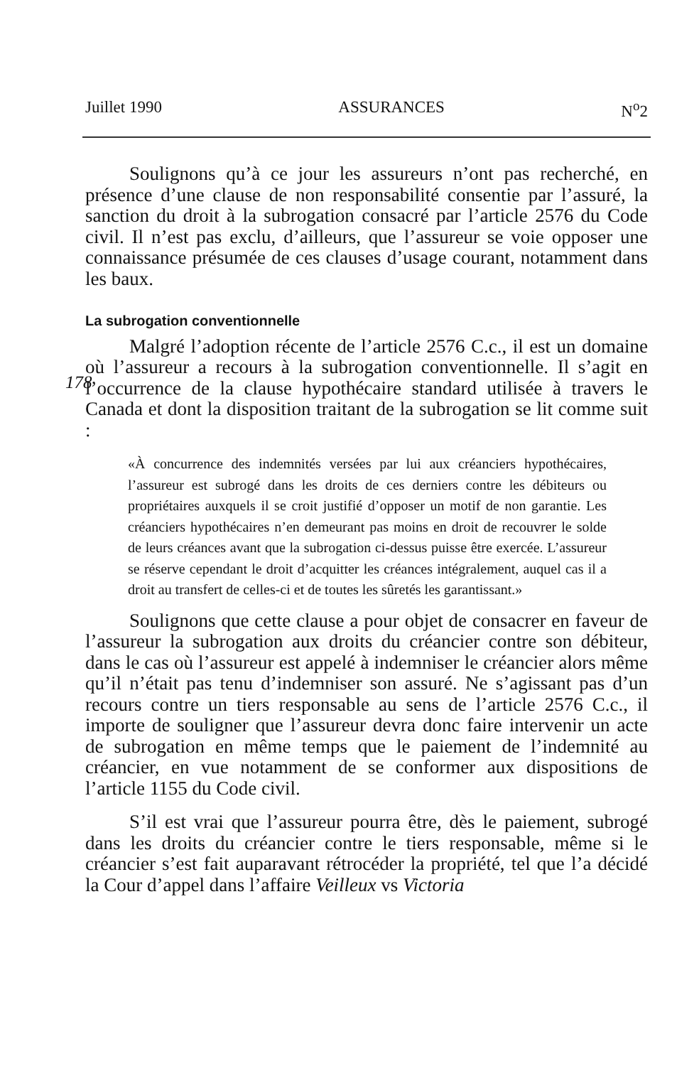Juillet 1990 ASSURANCES N<sup>o</sup>2
Soulignons qu’à ce jour les assureurs n’ont pas recherché, en présence d’une clause de non responsabilité consentie par l’assuré, la sanction du droit à la subrogation consacré par l’article 2576 du Code civil. Il n’est pas exclu, d’ailleurs, que l’assureur se voie opposer une connaissance présumée de ces clauses d’usage courant, notamment dans les baux.
La subrogation conventionnelle
Malgré l’adoption récente de l’article 2576 C.c., il est un domaine où l’assureur a recours à la subrogation conventionnelle.
178
Il s’agit en l’occurrence de la clause hypothécaire standard utilisée à travers le Canada et dont la disposition traitant de la subrogation se lit comme suit :
«À concurrence des indemnités versées par lui aux créanciers hypothécaires, l’assureur est subrogé dans les droits de ces derniers contre les débiteurs ou propriétaires auxquels il se croit justifié d’opposer un motif de non garantie. Les créanciers hypothécaires n’en demeurant pas moins en droit de recouvrer le solde de leurs créances avant que la subrogation ci-dessus puisse être exercée. L’assureur se réserve cependant le droit d’acquitter les créances intégralement, auquel cas il a droit au transfert de celles-ci et de toutes les sûretés les garantissant.»
Soulignons que cette clause a pour objet de consacrer en faveur de l’assureur la subrogation aux droits du créancier contre son débiteur, dans le cas où l’assureur est appelé à indemniser le créancier alors même qu’il n’était pas tenu d’indemniser son assuré. Ne s’agissant pas d’un recours contre un tiers responsable au sens de l’article 2576 C.c., il importe de souligner que l’assureur devra donc faire intervenir un acte de subrogation en même temps que le paiement de l’indemnité au créancier, en vue notamment de se conformer aux dispositions de l’article 1155 du Code civil.
S’il est vrai que l’assureur pourra être, dès le paiement, subrogé dans les droits du créancier contre le tiers responsable, même si le créancier s’est fait auparavant rétrocéder la propriété, tel que l’a décidé la Cour d’appel dans l’affaire Veilleux vs Victoria